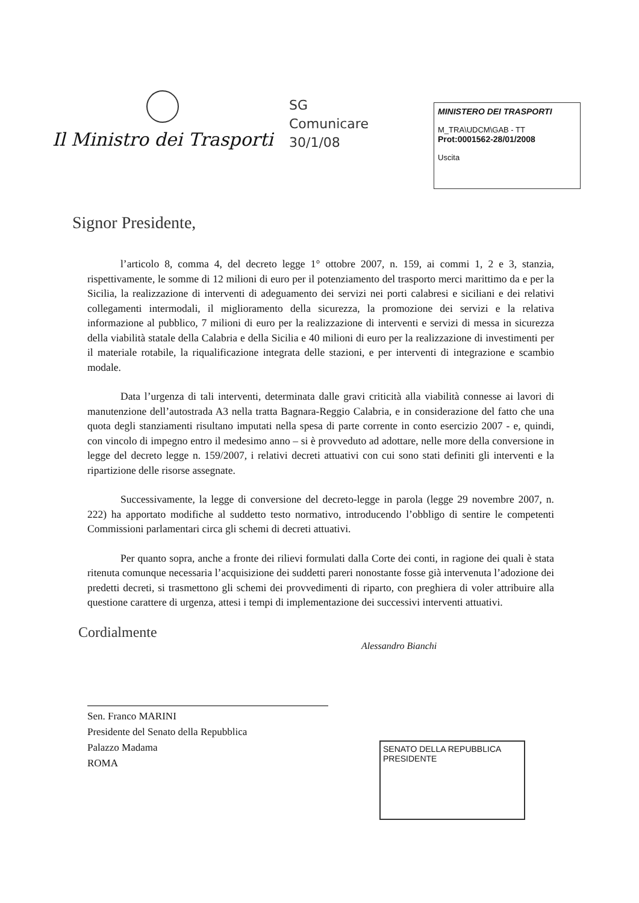Il Ministro dei Trasporti
SG
Comunicare
30/1/08
MINISTERO DEI TRASPORTI
M_TRA\UDCM\GAB - TT
Prot:0001562-28/01/2008
Uscita
Signor Presidente,
l’articolo 8, comma 4, del decreto legge 1° ottobre 2007, n. 159, ai commi 1, 2 e 3, stanzia, rispettivamente, le somme di 12 milioni di euro per il potenziamento del trasporto merci marittimo da e per la Sicilia, la realizzazione di interventi di adeguamento dei servizi nei porti calabresi e siciliani e dei relativi collegamenti intermodali, il miglioramento della sicurezza, la promozione dei servizi e la relativa informazione al pubblico, 7 milioni di euro per la realizzazione di interventi e servizi di messa in sicurezza della viabilità statale della Calabria e della Sicilia e 40 milioni di euro per la realizzazione di investimenti per il materiale rotabile, la riqualificazione integrata delle stazioni, e per interventi di integrazione e scambio modale.
Data l’urgenza di tali interventi, determinata dalle gravi criticità alla viabilità connesse ai lavori di manutenzione dell’autostrada A3 nella tratta Bagnara-Reggio Calabria, e in considerazione del fatto che una quota degli stanziamenti risultano imputati nella spesa di parte corrente in conto esercizio 2007 - e, quindi, con vincolo di impegno entro il medesimo anno – si è provveduto ad adottare, nelle more della conversione in legge del decreto legge n. 159/2007, i relativi decreti attuativi con cui sono stati definiti gli interventi e la ripartizione delle risorse assegnate.
Successivamente, la legge di conversione del decreto-legge in parola (legge 29 novembre 2007, n. 222) ha apportato modifiche al suddetto testo normativo, introducendo l’obbligo di sentire le competenti Commissioni parlamentari circa gli schemi di decreti attuativi.
Per quanto sopra, anche a fronte dei rilievi formulati dalla Corte dei conti, in ragione dei quali è stata ritenuta comunque necessaria l’acquisizione dei suddetti pareri nonostante fosse già intervenuta l’adozione dei predetti decreti, si trasmettono gli schemi dei provvedimenti di riparto, con preghiera di voler attribuire alla questione carattere di urgenza, attesi i tempi di implementazione dei successivi interventi attuativi.
Cordialmente
Alessandro Bianchi
Sen. Franco MARINI
Presidente del Senato della Repubblica
Palazzo Madama
ROMA
SENATO DELLA REPUBBLICA
PRESIDENTE